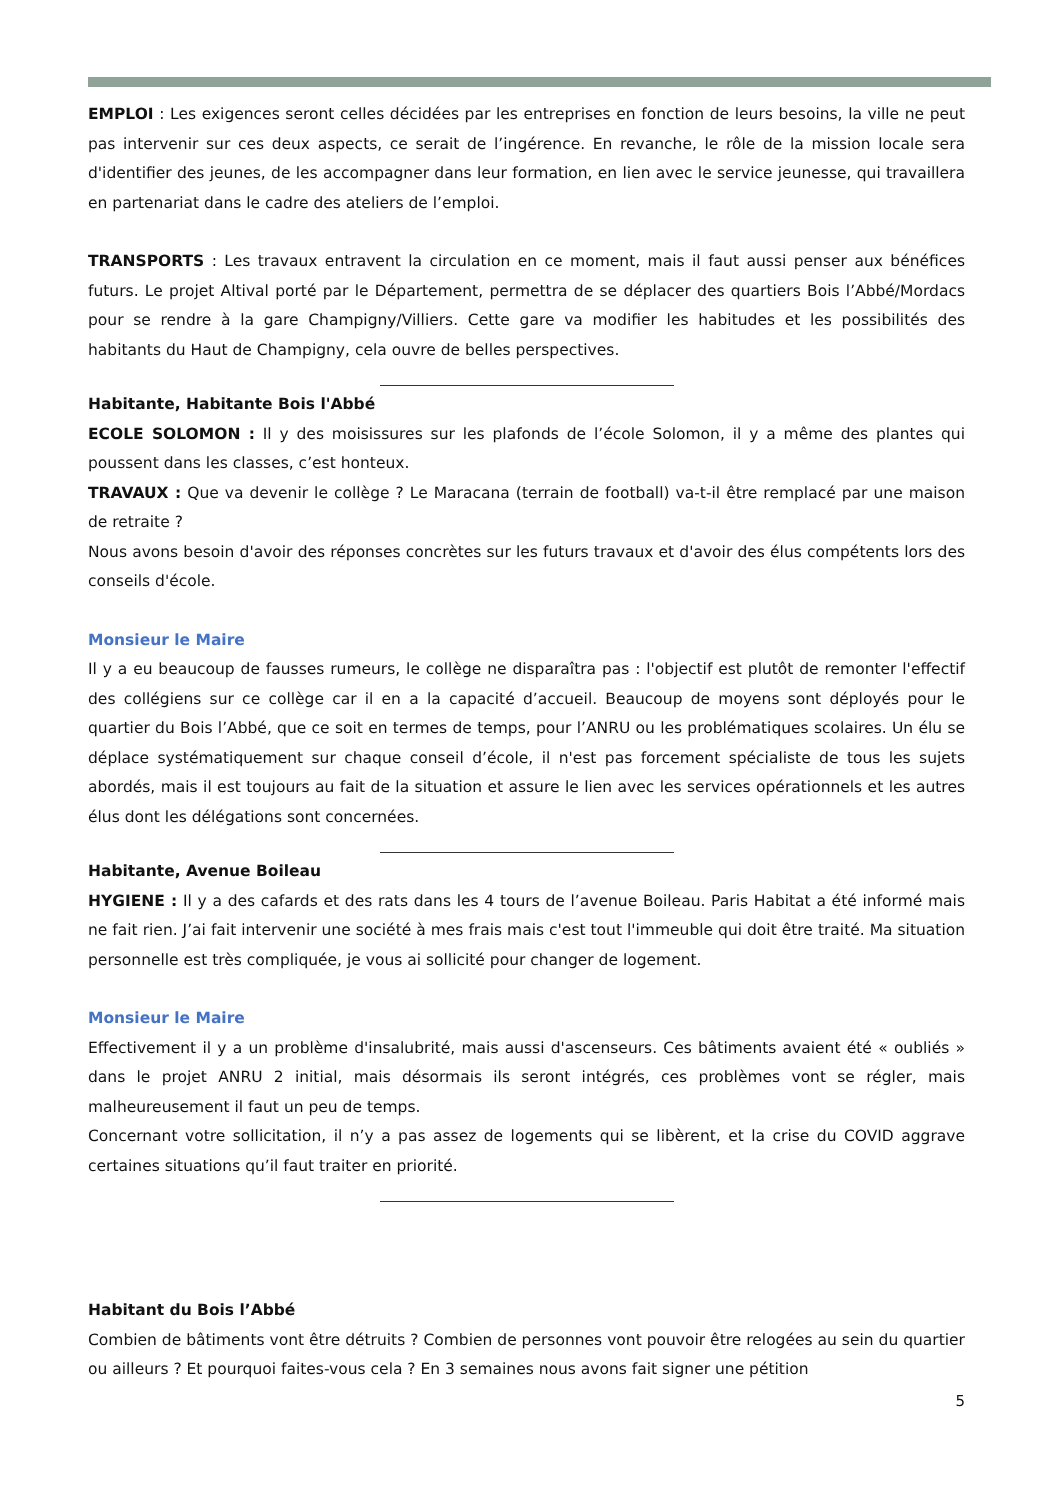EMPLOI : Les exigences seront celles décidées par les entreprises en fonction de leurs besoins, la ville ne peut pas intervenir sur ces deux aspects, ce serait de l’ingérence. En revanche, le rôle de la mission locale sera d'identifier des jeunes, de les accompagner dans leur formation, en lien avec le service jeunesse, qui travaillera en partenariat dans le cadre des ateliers de l’emploi.
TRANSPORTS : Les travaux entravent la circulation en ce moment, mais il faut aussi penser aux bénéfices futurs. Le projet Altival porté par le Département, permettra de se déplacer des quartiers Bois l’Abbé/Mordacs pour se rendre à la gare Champigny/Villiers. Cette gare va modifier les habitudes et les possibilités des habitants du Haut de Champigny, cela ouvre de belles perspectives.
Habitante, Habitante Bois l'Abbé
ECOLE SOLOMON : Il y des moisissures sur les plafonds de l’école Solomon, il y a même des plantes qui poussent dans les classes, c’est honteux.
TRAVAUX : Que va devenir le collège ? Le Maracana (terrain de football) va-t-il être remplacé par une maison de retraite ?
Nous avons besoin d'avoir des réponses concrètes sur les futurs travaux et d'avoir des élus compétents lors des conseils d'école.
Monsieur le Maire
Il y a eu beaucoup de fausses rumeurs, le collège ne disparaîtra pas : l'objectif est plutôt de remonter l'effectif des collégiens sur ce collège car il en a la capacité d’accueil. Beaucoup de moyens sont déployés pour le quartier du Bois l’Abbé, que ce soit en termes de temps, pour l’ANRU ou les problématiques scolaires. Un élu se déplace systématiquement sur chaque conseil d’école, il n'est pas forcement spécialiste de tous les sujets abordés, mais il est toujours au fait de la situation et assure le lien avec les services opérationnels et les autres élus dont les délégations sont concernées.
Habitante, Avenue Boileau
HYGIENE : Il y a des cafards et des rats dans les 4 tours de l’avenue Boileau. Paris Habitat a été informé mais ne fait rien. J’ai fait intervenir une société à mes frais mais c'est tout l'immeuble qui doit être traité. Ma situation personnelle est très compliquée, je vous ai sollicité pour changer de logement.
Monsieur le Maire
Effectivement il y a un problème d'insalubrité, mais aussi d'ascenseurs. Ces bâtiments avaient été « oubliés » dans le projet ANRU 2 initial, mais désormais ils seront intégrés, ces problèmes vont se régler, mais malheureusement il faut un peu de temps.
Concernant votre sollicitation, il n’y a pas assez de logements qui se libèrent, et la crise du COVID aggrave certaines situations qu’il faut traiter en priorité.
Habitant du Bois l’Abbé
Combien de bâtiments vont être détruits ? Combien de personnes vont pouvoir être relogées au sein du quartier ou ailleurs ? Et pourquoi faites-vous cela ? En 3 semaines nous avons fait signer une pétition
5